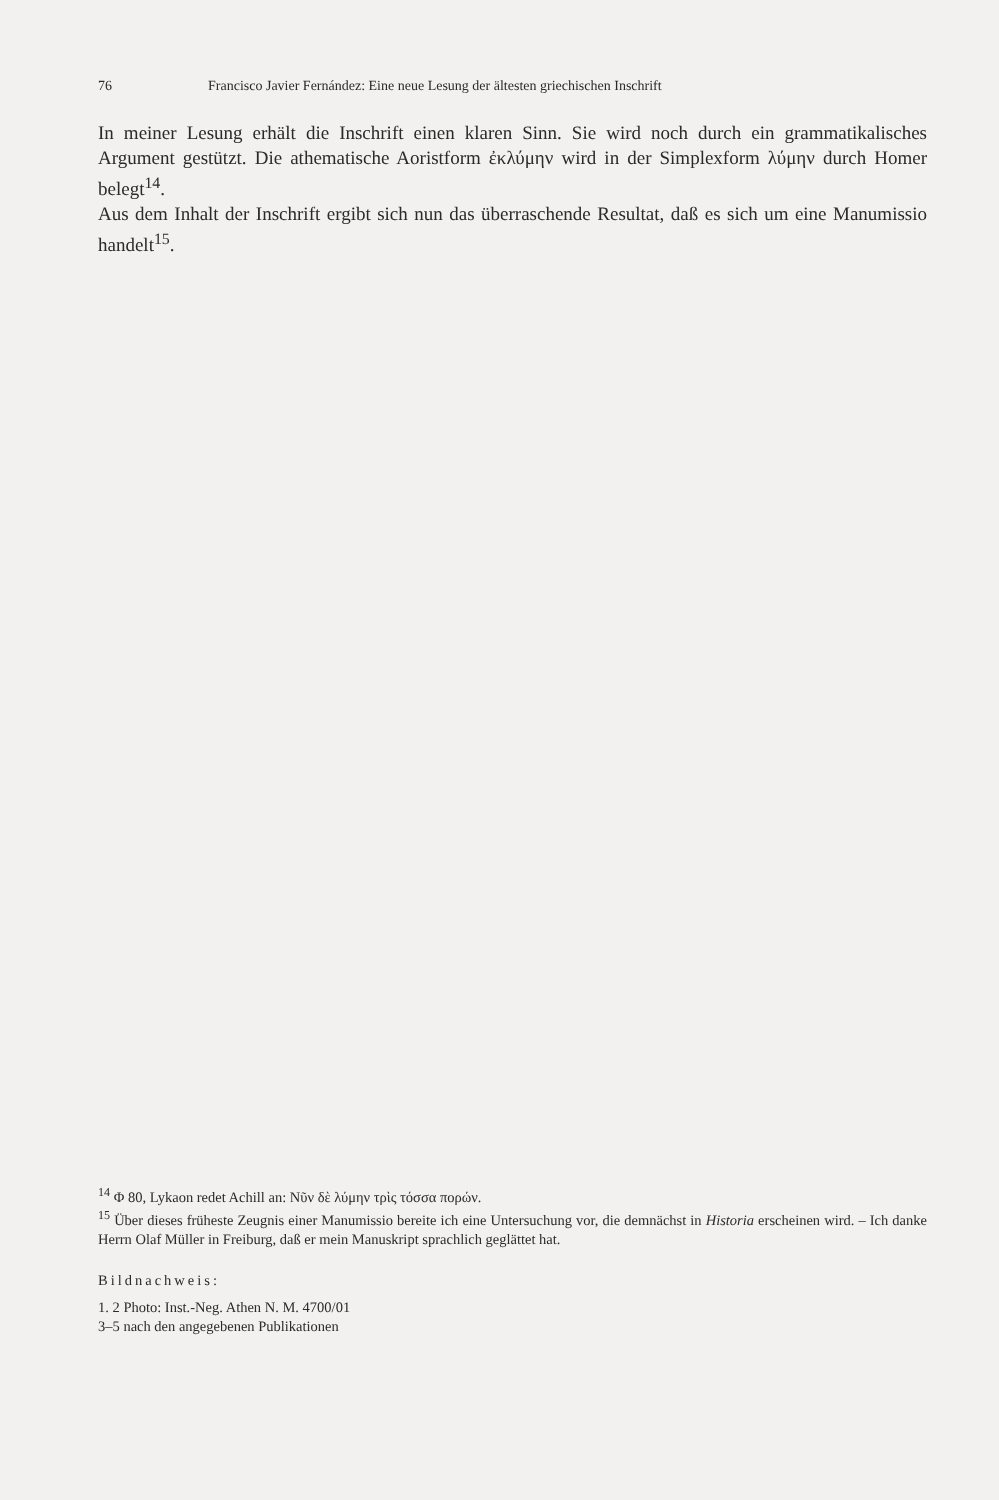76 Francisco Javier Fernández: Eine neue Lesung der ältesten griechischen Inschrift
In meiner Lesung erhält die Inschrift einen klaren Sinn. Sie wird noch durch ein grammatikalisches Argument gestützt. Die athematische Aoristform ἐκλύμην wird in der Simplexform λύμην durch Homer belegt<sup>14</sup>.
Aus dem Inhalt der Inschrift ergibt sich nun das überraschende Resultat, daß es sich um eine Manumissio handelt<sup>15</sup>.
<sup>14</sup> Φ 80, Lykaon redet Achill an: Νῦν δὲ λύμην τρὶς τόσσα πορών.
<sup>15</sup> Über dieses früheste Zeugnis einer Manumissio bereite ich eine Untersuchung vor, die demnächst in Historia erscheinen wird. – Ich danke Herrn Olaf Müller in Freiburg, daß er mein Manuskript sprachlich geglättet hat.
Bildnachweis:
1. 2 Photo: Inst.-Neg. Athen N. M. 4700/01
3–5 nach den angegebenen Publikationen